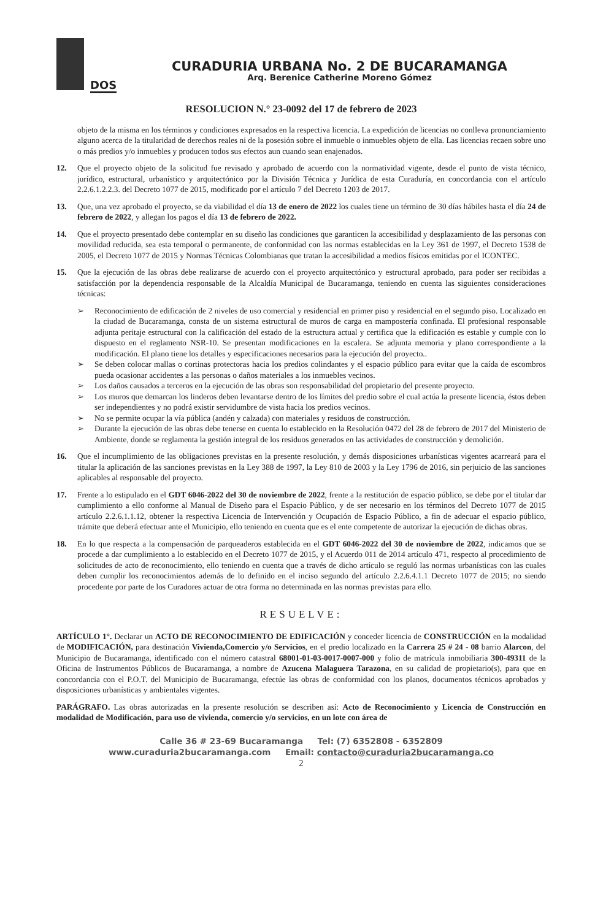DOS
CURADURIA URBANA No. 2 DE BUCARAMANGA
Arq. Berenice Catherine Moreno Gómez
RESOLUCION N.° 23-0092 del 17 de febrero de 2023
objeto de la misma en los términos y condiciones expresados en la respectiva licencia. La expedición de licencias no conlleva pronunciamiento alguno acerca de la titularidad de derechos reales ni de la posesión sobre el inmueble o inmuebles objeto de ella. Las licencias recaen sobre uno o más predios y/o inmuebles y producen todos sus efectos aun cuando sean enajenados.
12. Que el proyecto objeto de la solicitud fue revisado y aprobado de acuerdo con la normatividad vigente, desde el punto de vista técnico, jurídico, estructural, urbanístico y arquitectónico por la División Técnica y Jurídica de esta Curaduría, en concordancia con el artículo 2.2.6.1.2.2.3. del Decreto 1077 de 2015, modificado por el artículo 7 del Decreto 1203 de 2017.
13. Que, una vez aprobado el proyecto, se da viabilidad el día 13 de enero de 2022 los cuales tiene un término de 30 días hábiles hasta el día 24 de febrero de 2022, y allegan los pagos el día 13 de febrero de 2022.
14. Que el proyecto presentado debe contemplar en su diseño las condiciones que garanticen la accesibilidad y desplazamiento de las personas con movilidad reducida, sea esta temporal o permanente, de conformidad con las normas establecidas en la Ley 361 de 1997, el Decreto 1538 de 2005, el Decreto 1077 de 2015 y Normas Técnicas Colombianas que tratan la accesibilidad a medios físicos emitidas por el ICONTEC.
15. Que la ejecución de las obras debe realizarse de acuerdo con el proyecto arquitectónico y estructural aprobado, para poder ser recibidas a satisfacción por la dependencia responsable de la Alcaldía Municipal de Bucaramanga, teniendo en cuenta las siguientes consideraciones técnicas:
➢ Reconocimiento de edificación de 2 niveles de uso comercial y residencial en primer piso y residencial en el segundo piso. Localizado en la ciudad de Bucaramanga, consta de un sistema estructural de muros de carga en mampostería confinada. El profesional responsable adjunta peritaje estructural con la calificación del estado de la estructura actual y certifica que la edificación es estable y cumple con lo dispuesto en el reglamento NSR-10. Se presentan modificaciones en la escalera. Se adjunta memoria y plano correspondiente a la modificación. El plano tiene los detalles y especificaciones necesarios para la ejecución del proyecto..
➢ Se deben colocar mallas o cortinas protectoras hacia los predios colindantes y el espacio público para evitar que la caída de escombros pueda ocasionar accidentes a las personas o daños materiales a los inmuebles vecinos.
➢ Los daños causados a terceros en la ejecución de las obras son responsabilidad del propietario del presente proyecto.
➢ Los muros que demarcan los linderos deben levantarse dentro de los límites del predio sobre el cual actúa la presente licencia, éstos deben ser independientes y no podrá existir servidumbre de vista hacia los predios vecinos.
➢ No se permite ocupar la vía pública (andén y calzada) con materiales y residuos de construcción.
➢ Durante la ejecución de las obras debe tenerse en cuenta lo establecido en la Resolución 0472 del 28 de febrero de 2017 del Ministerio de Ambiente, donde se reglamenta la gestión integral de los residuos generados en las actividades de construcción y demolición.
16. Que el incumplimiento de las obligaciones previstas en la presente resolución, y demás disposiciones urbanísticas vigentes acarreará para el titular la aplicación de las sanciones previstas en la Ley 388 de 1997, la Ley 810 de 2003 y la Ley 1796 de 2016, sin perjuicio de las sanciones aplicables al responsable del proyecto.
17. Frente a lo estipulado en el GDT 6046-2022 del 30 de noviembre de 2022, frente a la restitución de espacio público, se debe por el titular dar cumplimiento a ello conforme al Manual de Diseño para el Espacio Público, y de ser necesario en los términos del Decreto 1077 de 2015 artículo 2.2.6.1.1.12, obtener la respectiva Licencia de Intervención y Ocupación de Espacio Público, a fin de adecuar el espacio público, trámite que deberá efectuar ante el Municipio, ello teniendo en cuenta que es el ente competente de autorizar la ejecución de dichas obras.
18. En lo que respecta a la compensación de parqueaderos establecida en el GDT 6046-2022 del 30 de noviembre de 2022, indicamos que se procede a dar cumplimiento a lo establecido en el Decreto 1077 de 2015, y el Acuerdo 011 de 2014 artículo 471, respecto al procedimiento de solicitudes de acto de reconocimiento, ello teniendo en cuenta que a través de dicho artículo se reguló las normas urbanísticas con las cuales deben cumplir los reconocimientos además de lo definido en el inciso segundo del artículo 2.2.6.4.1.1 Decreto 1077 de 2015; no siendo procedente por parte de los Curadores actuar de otra forma no determinada en las normas previstas para ello.
RESUELVE:
ARTÍCULO 1°. Declarar un ACTO DE RECONOCIMIENTO DE EDIFICACIÓN y conceder licencia de CONSTRUCCIÓN en la modalidad de MODIFICACIÓN, para destinación Vivienda,Comercio y/o Servicios, en el predio localizado en la Carrera 25 # 24 - 08 barrio Alarcon, del Municipio de Bucaramanga, identificado con el número catastral 68001-01-03-0017-0007-000 y folio de matrícula inmobiliaria 300-49311 de la Oficina de Instrumentos Públicos de Bucaramanga, a nombre de Azucena Malaguera Tarazona, en su calidad de propietario(s), para que en concordancia con el P.O.T. del Municipio de Bucaramanga, efectúe las obras de conformidad con los planos, documentos técnicos aprobados y disposiciones urbanísticas y ambientales vigentes.
PARÁGRAFO. Las obras autorizadas en la presente resolución se describen así: Acto de Reconocimiento y Licencia de Construcción en modalidad de Modificación, para uso de vivienda, comercio y/o servicios, en un lote con área de
Calle 36 # 23-69 Bucaramanga Tel: (7) 6352808 - 6352809
www.curaduria2bucaramanga.com Email: contacto@curaduria2bucaramanga.co
2